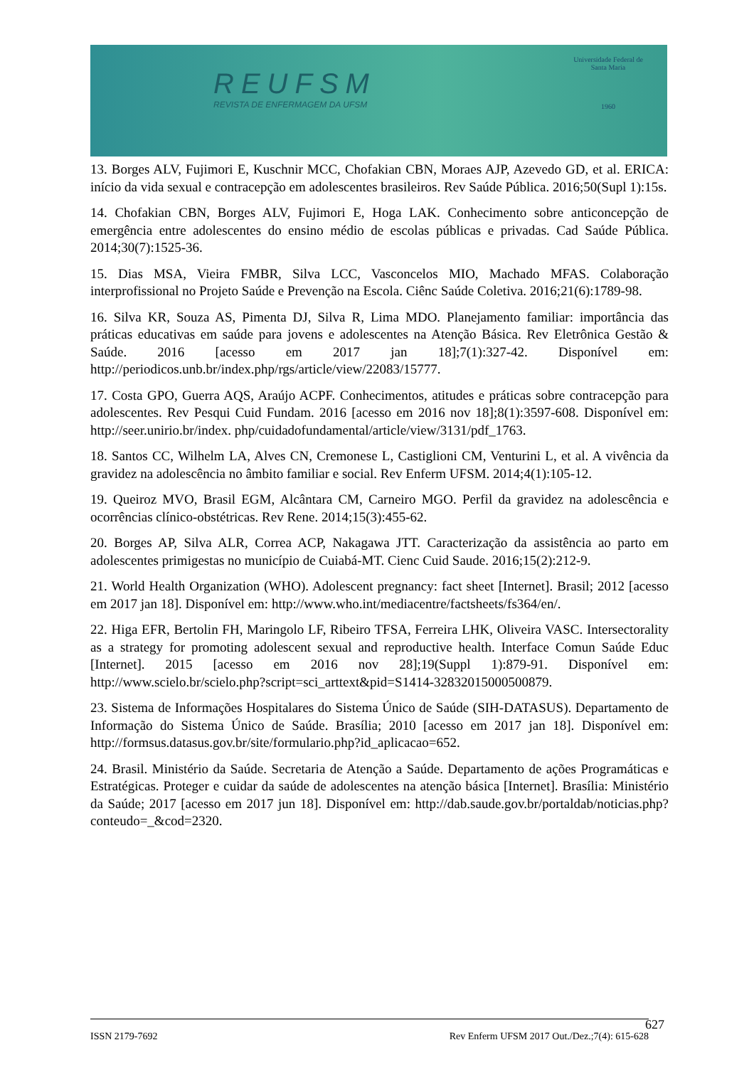REUFSM
REVISTA DE ENFERMAGEM DA UFSM
Universidade Federal de Santa Maria
1960
13. Borges ALV, Fujimori E, Kuschnir MCC, Chofakian CBN, Moraes AJP, Azevedo GD, et al. ERICA: início da vida sexual e contracepção em adolescentes brasileiros. Rev Saúde Pública. 2016;50(Supl 1):15s.
14. Chofakian CBN, Borges ALV, Fujimori E, Hoga LAK. Conhecimento sobre anticoncepção de emergência entre adolescentes do ensino médio de escolas públicas e privadas. Cad Saúde Pública. 2014;30(7):1525-36.
15. Dias MSA, Vieira FMBR, Silva LCC, Vasconcelos MIO, Machado MFAS. Colaboração interprofissional no Projeto Saúde e Prevenção na Escola. Ciênc Saúde Coletiva. 2016;21(6):1789-98.
16. Silva KR, Souza AS, Pimenta DJ, Silva R, Lima MDO. Planejamento familiar: importância das práticas educativas em saúde para jovens e adolescentes na Atenção Básica. Rev Eletrônica Gestão & Saúde. 2016 [acesso em 2017 jan 18];7(1):327-42. Disponível em: http://periodicos.unb.br/index.php/rgs/article/view/22083/15777.
17. Costa GPO, Guerra AQS, Araújo ACPF. Conhecimentos, atitudes e práticas sobre contracepção para adolescentes. Rev Pesqui Cuid Fundam. 2016 [acesso em 2016 nov 18];8(1):3597-608. Disponível em: http://seer.unirio.br/index. php/cuidadofundamental/article/view/3131/pdf_1763.
18. Santos CC, Wilhelm LA, Alves CN, Cremonese L, Castiglioni CM, Venturini L, et al. A vivência da gravidez na adolescência no âmbito familiar e social. Rev Enferm UFSM. 2014;4(1):105-12.
19. Queiroz MVO, Brasil EGM, Alcântara CM, Carneiro MGO. Perfil da gravidez na adolescência e ocorrências clínico-obstétricas. Rev Rene. 2014;15(3):455-62.
20. Borges AP, Silva ALR, Correa ACP, Nakagawa JTT. Caracterização da assistência ao parto em adolescentes primigestas no município de Cuiabá-MT. Cienc Cuid Saude. 2016;15(2):212-9.
21. World Health Organization (WHO). Adolescent pregnancy: fact sheet [Internet]. Brasil; 2012 [acesso em 2017 jan 18]. Disponível em: http://www.who.int/mediacentre/factsheets/fs364/en/.
22. Higa EFR, Bertolin FH, Maringolo LF, Ribeiro TFSA, Ferreira LHK, Oliveira VASC. Intersectorality as a strategy for promoting adolescent sexual and reproductive health. Interface Comun Saúde Educ [Internet]. 2015 [acesso em 2016 nov 28];19(Suppl 1):879-91. Disponível em: http://www.scielo.br/scielo.php?script=sci_arttext&pid=S1414-32832015000500879.
23. Sistema de Informações Hospitalares do Sistema Único de Saúde (SIH-DATASUS). Departamento de Informação do Sistema Único de Saúde. Brasília; 2010 [acesso em 2017 jan 18]. Disponível em: http://formsus.datasus.gov.br/site/formulario.php?id_aplicacao=652.
24. Brasil. Ministério da Saúde. Secretaria de Atenção a Saúde. Departamento de ações Programáticas e Estratégicas. Proteger e cuidar da saúde de adolescentes na atenção básica [Internet]. Brasília: Ministério da Saúde; 2017 [acesso em 2017 jun 18]. Disponível em: http://dab.saude.gov.br/portaldab/noticias.php?conteudo=_&cod=2320.
ISSN 2179-7692 Rev Enferm UFSM 2017 Out./Dez.;7(4): 615-628 627